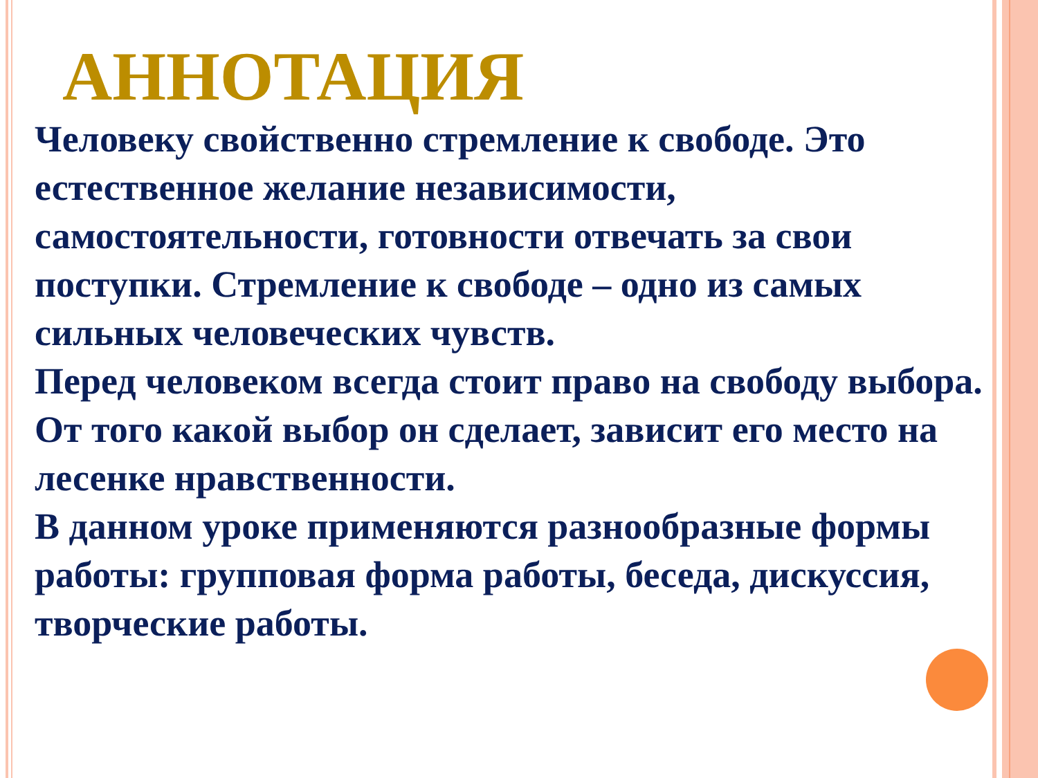АННОТАЦИЯ
Человеку свойственно стремление к свободе. Это естественное желание независимости, самостоятельности, готовности отвечать за свои поступки. Стремление к свободе – одно из самых сильных человеческих чувств.
Перед человеком всегда стоит право на свободу выбора. От того какой выбор он сделает, зависит его место на лесенке нравственности.
В данном уроке применяются разнообразные формы работы: групповая форма работы, беседа, дискуссия, творческие работы.